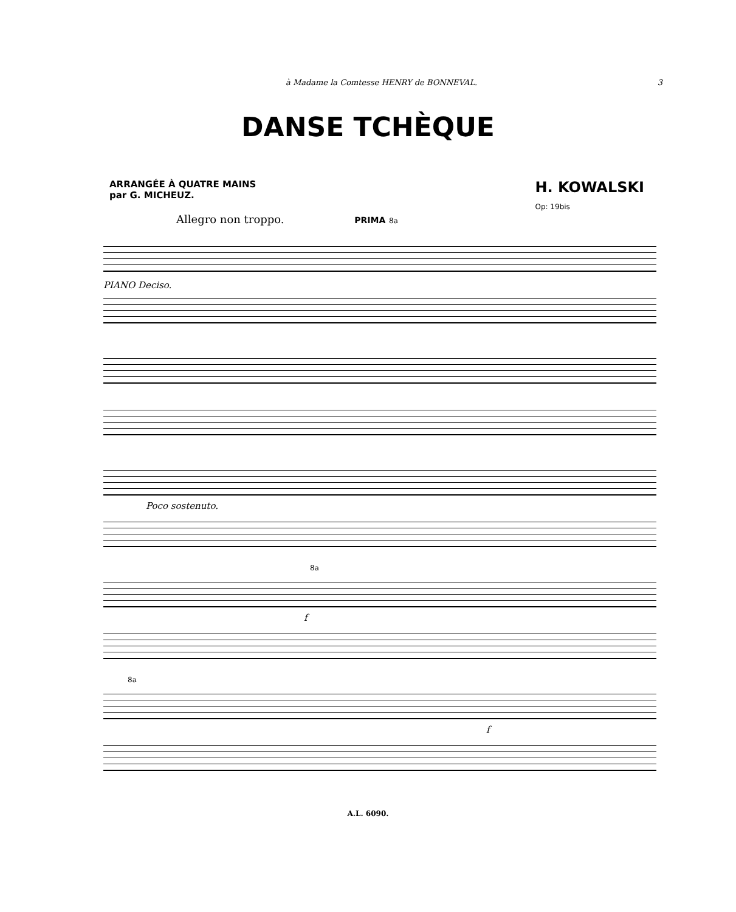à Madame la Comtesse HENRY de BONNEVAL. 3
DANSE TCHÈQUE
ARRANGÉE À QUATRE MAINS
par G. MICHEUZ.
H. KOWALSKI
Op: 19bis
Allegro non troppo. PRIMA 8a
PIANO Deciso.
Poco sostenuto.
8a
f
8a
f
A.L. 6090.